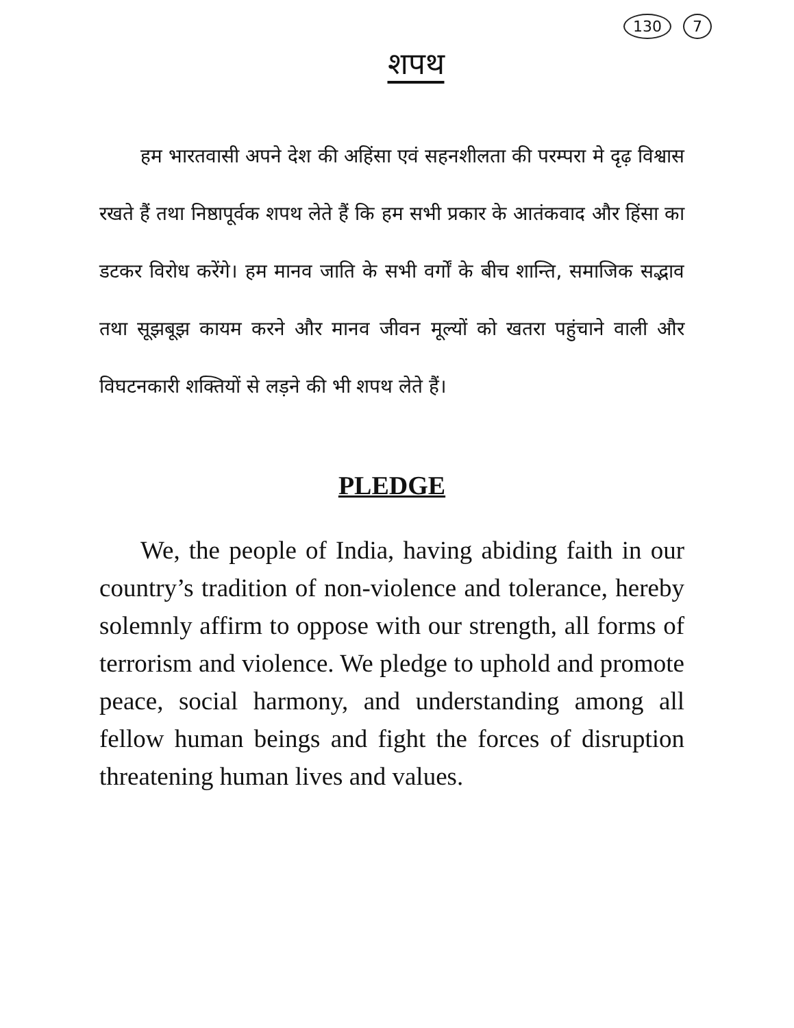130 7
शपथ
हम भारतवासी अपने देश की अहिंसा एवं सहनशीलता की परम्परा मे दृढ़ विश्वास रखते हैं तथा निष्ठापूर्वक शपथ लेते हैं कि हम सभी प्रकार के आतंकवाद और हिंसा का डटकर विरोध करेंगे। हम मानव जाति के सभी वर्गों के बीच शान्ति, समाजिक सद्भाव तथा सूझबूझ कायम करने और मानव जीवन मूल्यों को खतरा पहुंचाने वाली और विघटनकारी शक्तियों से लड़ने की भी शपथ लेते हैं।
PLEDGE
We, the people of India, having abiding faith in our country’s tradition of non-violence and tolerance, hereby solemnly affirm to oppose with our strength, all forms of terrorism and violence. We pledge to uphold and promote peace, social harmony, and understanding among all fellow human beings and fight the forces of disruption threatening human lives and values.